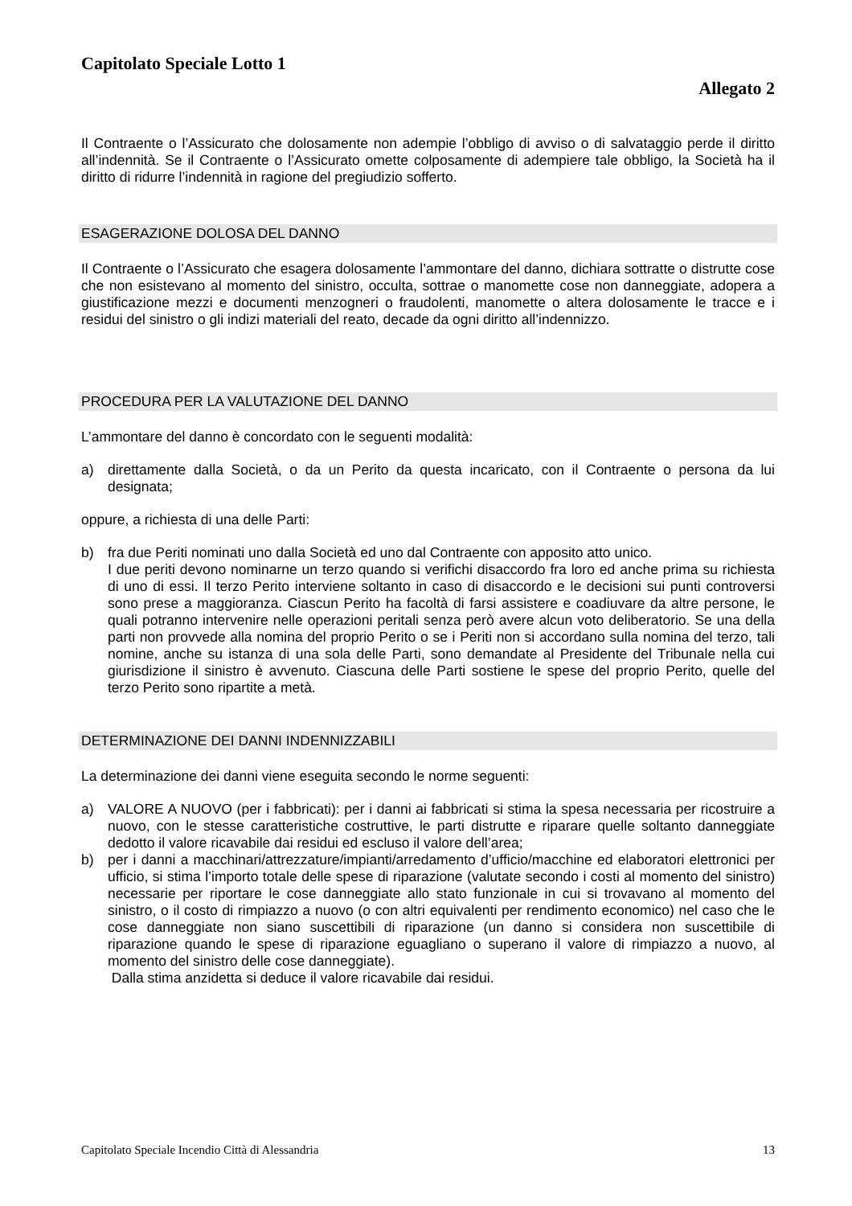Capitolato Speciale Lotto 1
Allegato 2
Il Contraente o l’Assicurato che dolosamente non adempie l’obbligo di avviso o di salvataggio perde il diritto all’indennità. Se il Contraente o l’Assicurato omette colposamente di adempiere tale obbligo, la Società ha il diritto di ridurre l’indennità in ragione del pregiudizio sofferto.
ESAGERAZIONE DOLOSA DEL DANNO
Il Contraente o l’Assicurato che esagera dolosamente l’ammontare del danno, dichiara sottratte o distrutte cose che non esistevano al momento del sinistro, occulta, sottrae o manomette cose non danneggiate, adopera a giustificazione mezzi e documenti menzogneri o fraudolenti, manomette o altera dolosamente le tracce e i residui del sinistro o gli indizi materiali del reato, decade da ogni diritto all’indennizzo.
PROCEDURA PER LA VALUTAZIONE DEL DANNO
L’ammontare del danno è concordato con le seguenti modalità:
a) direttamente dalla Società, o da un Perito da questa incaricato, con il Contraente o persona da lui designata;
oppure, a richiesta di una delle Parti:
b) fra due Periti nominati uno dalla Società ed uno dal Contraente con apposito atto unico.
I due periti devono nominarne un terzo quando si verifichi disaccordo fra loro ed anche prima su richiesta di uno di essi. Il terzo Perito interviene soltanto in caso di disaccordo e le decisioni sui punti controversi sono prese a maggioranza. Ciascun Perito ha facoltà di farsi assistere e coadiuvare da altre persone, le quali potranno intervenire nelle operazioni peritali senza però avere alcun voto deliberatorio. Se una della parti non provvede alla nomina del proprio Perito o se i Periti non si accordano sulla nomina del terzo, tali nomine, anche su istanza di una sola delle Parti, sono demandate al Presidente del Tribunale nella cui giurisdizione il sinistro è avvenuto. Ciascuna delle Parti sostiene le spese del proprio Perito, quelle del terzo Perito sono ripartite a metà.
DETERMINAZIONE DEI DANNI INDENNIZZABILI
La determinazione dei danni viene eseguita secondo le norme seguenti:
a) VALORE A NUOVO (per i fabbricati): per i danni ai fabbricati si stima la spesa necessaria per ricostruire a nuovo, con le stesse caratteristiche costruttive, le parti distrutte e riparare quelle soltanto danneggiate dedotto il valore ricavabile dai residui ed escluso il valore dell’area;
b) per i danni a macchinari/attrezzature/impianti/arredamento d’ufficio/macchine ed elaboratori elettronici per ufficio, si stima l’importo totale delle spese di riparazione (valutate secondo i costi al momento del sinistro) necessarie per riportare le cose danneggiate allo stato funzionale in cui si trovavano al momento del sinistro, o il costo di rimpiazzo a nuovo (o con altri equivalenti per rendimento economico) nel caso che le cose danneggiate non siano suscettibili di riparazione (un danno si considera non suscettibile di riparazione quando le spese di riparazione eguagliano o superano il valore di rimpiazzo a nuovo, al momento del sinistro delle cose danneggiate).
Dalla stima anzidetta si deduce il valore ricavabile dai residui.
Capitolato Speciale Incendio Città di Alessandria 13